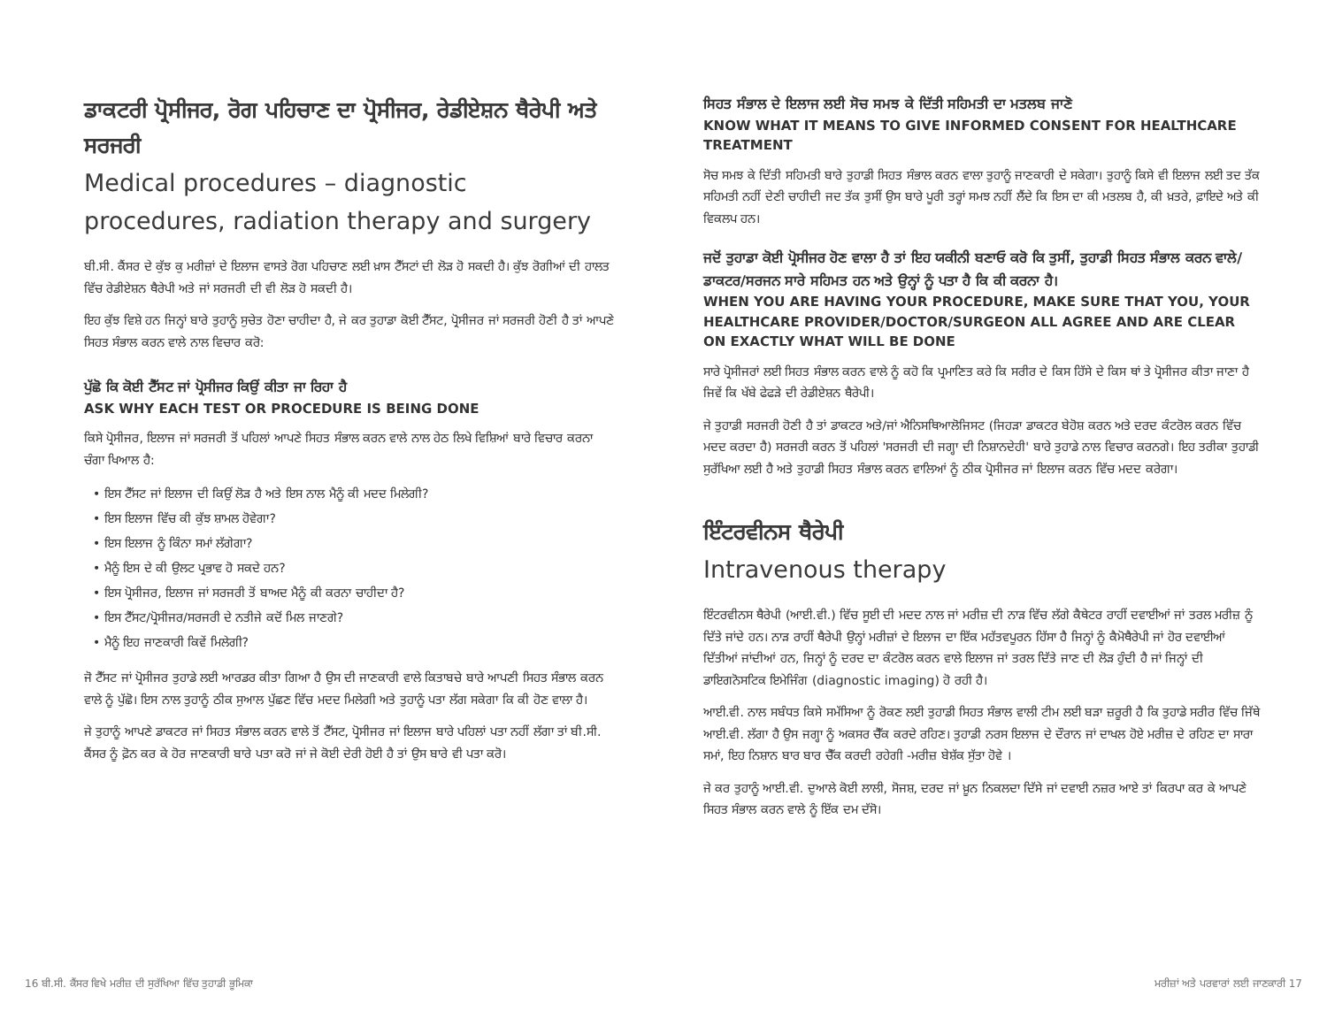ਡਾਕਟਰੀ ਪ੍ਰੋਸੀਜਰ, ਰੋਗ ਪਹਿਚਾਣ ਦਾ ਪ੍ਰੋਸੀਜਰ, ਰੇਡੀਏਸ਼ਨ ਥੈਰੇਪੀ ਅਤੇ ਸਰਜਰੀ
Medical procedures – diagnostic procedures, radiation therapy and surgery
ਬੀ.ਸੀ. ਕੈਂਸਰ ਦੇ ਕੁੱਝ ਕੁ ਮਰੀਜ਼ਾਂ ਦੇ ਇਲਾਜ ਵਾਸਤੇ ਰੋਗ ਪਹਿਚਾਣ ਲਈ ਖ਼ਾਸ ਟੈੱਸਟਾਂ ਦੀ ਲੋੜ ਹੋ ਸਕਦੀ ਹੈ। ਕੁੱਝ ਰੋਗੀਆਂ ਦੀ ਹਾਲਤ ਵਿੱਚ ਰੇਡੀਏਸ਼ਨ ਥੈਰੇਪੀ ਅਤੇ ਜਾਂ ਸਰਜਰੀ ਦੀ ਵੀ ਲੋੜ ਹੋ ਸਕਦੀ ਹੈ।
ਇਹ ਕੁੱਝ ਵਿਸ਼ੇ ਹਨ ਜਿਨ੍ਹਾਂ ਬਾਰੇ ਤੁਹਾਨੂੰ ਸੁਚੇਤ ਹੋਣਾ ਚਾਹੀਦਾ ਹੈ, ਜੇ ਕਰ ਤੁਹਾਡਾ ਕੋਈ ਟੈੱਸਟ, ਪ੍ਰੋਸੀਜਰ ਜਾਂ ਸਰਜਰੀ ਹੋਣੀ ਹੈ ਤਾਂ ਆਪਣੇ ਸਿਹਤ ਸੰਭਾਲ ਕਰਨ ਵਾਲੇ ਨਾਲ ਵਿਚਾਰ ਕਰੋ:
ਪੁੱਛੋ ਕਿ ਕੋਈ ਟੈੱਸਟ ਜਾਂ ਪ੍ਰੋਸੀਜਰ ਕਿਉਂ ਕੀਤਾ ਜਾ ਰਿਹਾ ਹੈ
ASK WHY EACH TEST OR PROCEDURE IS BEING DONE
ਕਿਸੇ ਪ੍ਰੋਸੀਜਰ, ਇਲਾਜ ਜਾਂ ਸਰਜਰੀ ਤੋਂ ਪਹਿਲਾਂ ਆਪਣੇ ਸਿਹਤ ਸੰਭਾਲ ਕਰਨ ਵਾਲੇ ਨਾਲ ਹੇਠ ਲਿਖੇ ਵਿਸ਼ਿਆਂ ਬਾਰੇ ਵਿਚਾਰ ਕਰਨਾ ਚੰਗਾ ਖਿਆਲ ਹੈ:
• ਇਸ ਟੈੱਸਟ ਜਾਂ ਇਲਾਜ ਦੀ ਕਿਉਂ ਲੋੜ ਹੈ ਅਤੇ ਇਸ ਨਾਲ ਮੈਨੂੰ ਕੀ ਮਦਦ ਮਿਲੇਗੀ?
• ਇਸ ਇਲਾਜ ਵਿੱਚ ਕੀ ਕੁੱਝ ਸ਼ਾਮਲ ਹੋਵੇਗਾ?
• ਇਸ ਇਲਾਜ ਨੂੰ ਕਿੰਨਾ ਸਮਾਂ ਲੱਗੇਗਾ?
• ਮੈਨੂੰ ਇਸ ਦੇ ਕੀ ਉਲਟ ਪ੍ਰਭਾਵ ਹੋ ਸਕਦੇ ਹਨ?
• ਇਸ ਪ੍ਰੋਸੀਜਰ, ਇਲਾਜ ਜਾਂ ਸਰਜਰੀ ਤੋਂ ਬਾਅਦ ਮੈਨੂੰ ਕੀ ਕਰਨਾ ਚਾਹੀਦਾ ਹੈ?
• ਇਸ ਟੈੱਸਟ/ਪ੍ਰੋਸੀਜਰ/ਸਰਜਰੀ ਦੇ ਨਤੀਜੇ ਕਦੋਂ ਮਿਲ ਜਾਣਗੇ?
• ਮੈਨੂੰ ਇਹ ਜਾਣਕਾਰੀ ਕਿਵੇਂ ਮਿਲੇਗੀ?
ਜੋ ਟੈੱਸਟ ਜਾਂ ਪ੍ਰੋਸੀਜਰ ਤੁਹਾਡੇ ਲਈ ਆਰਡਰ ਕੀਤਾ ਗਿਆ ਹੈ ਉਸ ਦੀ ਜਾਣਕਾਰੀ ਵਾਲੇ ਕਿਤਾਬਚੇ ਬਾਰੇ ਆਪਣੀ ਸਿਹਤ ਸੰਭਾਲ ਕਰਨ ਵਾਲੇ ਨੂੰ ਪੁੱਛੋ। ਇਸ ਨਾਲ ਤੁਹਾਨੂੰ ਠੀਕ ਸੁਆਲ ਪੁੱਛਣ ਵਿੱਚ ਮਦਦ ਮਿਲੇਗੀ ਅਤੇ ਤੁਹਾਨੂੰ ਪਤਾ ਲੱਗ ਸਕੇਗਾ ਕਿ ਕੀ ਹੋਣ ਵਾਲਾ ਹੈ।
ਜੇ ਤੁਹਾਨੂੰ ਆਪਣੇ ਡਾਕਟਰ ਜਾਂ ਸਿਹਤ ਸੰਭਾਲ ਕਰਨ ਵਾਲੇ ਤੋਂ ਟੈੱਸਟ, ਪ੍ਰੋਸੀਜਰ ਜਾਂ ਇਲਾਜ ਬਾਰੇ ਪਹਿਲਾਂ ਪਤਾ ਨਹੀਂ ਲੱਗਾ ਤਾਂ ਬੀ.ਸੀ. ਕੈਂਸਰ ਨੂੰ ਫ਼ੋਨ ਕਰ ਕੇ ਹੋਰ ਜਾਣਕਾਰੀ ਬਾਰੇ ਪਤਾ ਕਰੋ ਜਾਂ ਜੇ ਕੋਈ ਦੇਰੀ ਹੋਈ ਹੈ ਤਾਂ ਉਸ ਬਾਰੇ ਵੀ ਪਤਾ ਕਰੋ।
ਸਿਹਤ ਸੰਭਾਲ ਦੇ ਇਲਾਜ ਲਈ ਸੋਚ ਸਮਝ ਕੇ ਦਿੱਤੀ ਸਹਿਮਤੀ ਦਾ ਮਤਲਬ ਜਾਣੋ
KNOW WHAT IT MEANS TO GIVE INFORMED CONSENT FOR HEALTHCARE TREATMENT
ਸੋਚ ਸਮਝ ਕੇ ਦਿੱਤੀ ਸਹਿਮਤੀ ਬਾਰੇ ਤੁਹਾਡੀ ਸਿਹਤ ਸੰਭਾਲ ਕਰਨ ਵਾਲਾ ਤੁਹਾਨੂੰ ਜਾਣਕਾਰੀ ਦੇ ਸਕੇਗਾ। ਤੁਹਾਨੂੰ ਕਿਸੇ ਵੀ ਇਲਾਜ ਲਈ ਤਦ ਤੱਕ ਸਹਿਮਤੀ ਨਹੀਂ ਦੇਣੀ ਚਾਹੀਦੀ ਜਦ ਤੱਕ ਤੁਸੀਂ ਉਸ ਬਾਰੇ ਪੂਰੀ ਤਰ੍ਹਾਂ ਸਮਝ ਨਹੀਂ ਲੈਂਦੇ ਕਿ ਇਸ ਦਾ ਕੀ ਮਤਲਬ ਹੈ, ਕੀ ਖ਼ਤਰੇ, ਫ਼ਾਇਦੇ ਅਤੇ ਕੀ ਵਿਕਲਪ ਹਨ।
ਜਦੋਂ ਤੁਹਾਡਾ ਕੋਈ ਪ੍ਰੋਸੀਜਰ ਹੋਣ ਵਾਲਾ ਹੈ ਤਾਂ ਇਹ ਯਕੀਨੀ ਬਣਾਓ ਕਰੋ ਕਿ ਤੁਸੀਂ, ਤੁਹਾਡੀ ਸਿਹਤ ਸੰਭਾਲ ਕਰਨ ਵਾਲੇ/ਡਾਕਟਰ/ਸਰਜਨ ਸਾਰੇ ਸਹਿਮਤ ਹਨ ਅਤੇ ਉਨ੍ਹਾਂ ਨੂੰ ਪਤਾ ਹੈ ਕਿ ਕੀ ਕਰਨਾ ਹੈ।
WHEN YOU ARE HAVING YOUR PROCEDURE, MAKE SURE THAT YOU, YOUR HEALTHCARE PROVIDER/DOCTOR/SURGEON ALL AGREE AND ARE CLEAR ON EXACTLY WHAT WILL BE DONE
ਸਾਰੇ ਪ੍ਰੋਸੀਜਰਾਂ ਲਈ ਸਿਹਤ ਸੰਭਾਲ ਕਰਨ ਵਾਲੇ ਨੂੰ ਕਹੋ ਕਿ ਪ੍ਰਮਾਣਿਤ ਕਰੇ ਕਿ ਸਰੀਰ ਦੇ ਕਿਸ ਹਿੱਸੇ ਦੇ ਕਿਸ ਥਾਂ ਤੇ ਪ੍ਰੋਸੀਜਰ ਕੀਤਾ ਜਾਣਾ ਹੈ ਜਿਵੇਂ ਕਿ ਖੱਬੇ ਫੇਫੜੇ ਦੀ ਰੇਡੀਏਸ਼ਨ ਥੈਰੇਪੀ।
ਜੇ ਤੁਹਾਡੀ ਸਰਜਰੀ ਹੋਣੀ ਹੈ ਤਾਂ ਡਾਕਟਰ ਅਤੇ/ਜਾਂ ਐਨਿਸਥਿਆਲੋਜਿਸਟ (ਜਿਹੜਾ ਡਾਕਟਰ ਬੇਹੋਸ਼ ਕਰਨ ਅਤੇ ਦਰਦ ਕੰਟਰੋਲ ਕਰਨ ਵਿੱਚ ਮਦਦ ਕਰਦਾ ਹੈ) ਸਰਜਰੀ ਕਰਨ ਤੋਂ ਪਹਿਲਾਂ 'ਸਰਜਰੀ ਦੀ ਜਗ੍ਹਾ ਦੀ ਨਿਸ਼ਾਨਦੇਹੀ' ਬਾਰੇ ਤੁਹਾਡੇ ਨਾਲ ਵਿਚਾਰ ਕਰਨਗੇ। ਇਹ ਤਰੀਕਾ ਤੁਹਾਡੀ ਸੁਰੱਖਿਆ ਲਈ ਹੈ ਅਤੇ ਤੁਹਾਡੀ ਸਿਹਤ ਸੰਭਾਲ ਕਰਨ ਵਾਲਿਆਂ ਨੂੰ ਠੀਕ ਪ੍ਰੋਸੀਜਰ ਜਾਂ ਇਲਾਜ ਕਰਨ ਵਿੱਚ ਮਦਦ ਕਰੇਗਾ।
ਇੰਟਰਵੀਨਸ ਥੈਰੇਪੀ
Intravenous therapy
ਇੰਟਰਵੀਨਸ ਥੈਰੇਪੀ (ਆਈ.ਵੀ.) ਵਿੱਚ ਸੂਈ ਦੀ ਮਦਦ ਨਾਲ ਜਾਂ ਮਰੀਜ਼ ਦੀ ਨਾੜ ਵਿੱਚ ਲੱਗੇ ਕੈਥੇਟਰ ਰਾਹੀਂ ਦਵਾਈਆਂ ਜਾਂ ਤਰਲ ਮਰੀਜ਼ ਨੂੰ ਦਿੱਤੇ ਜਾਂਦੇ ਹਨ। ਨਾੜ ਰਾਹੀਂ ਥੈਰੇਪੀ ਉਨ੍ਹਾਂ ਮਰੀਜ਼ਾਂ ਦੇ ਇਲਾਜ ਦਾ ਇੱਕ ਮਹੱਤਵਪੂਰਨ ਹਿੱਸਾ ਹੈ ਜਿਨ੍ਹਾਂ ਨੂੰ ਕੈਮੋਥੈਰੇਪੀ ਜਾਂ ਹੋਰ ਦਵਾਈਆਂ ਦਿੱਤੀਆਂ ਜਾਂਦੀਆਂ ਹਨ, ਜਿਨ੍ਹਾਂ ਨੂੰ ਦਰਦ ਦਾ ਕੰਟਰੋਲ ਕਰਨ ਵਾਲੇ ਇਲਾਜ ਜਾਂ ਤਰਲ ਦਿੱਤੇ ਜਾਣ ਦੀ ਲੋੜ ਹੁੰਦੀ ਹੈ ਜਾਂ ਜਿਨ੍ਹਾਂ ਦੀ ਡਾਇਗਨੋਸਟਿਕ ਇਮੇਜਿੰਗ (diagnostic imaging) ਹੋ ਰਹੀ ਹੈ।
ਆਈ.ਵੀ. ਨਾਲ ਸਬੰਧਤ ਕਿਸੇ ਸਮੱਸਿਆ ਨੂੰ ਰੋਕਣ ਲਈ ਤੁਹਾਡੀ ਸਿਹਤ ਸੰਭਾਲ ਵਾਲੀ ਟੀਮ ਲਈ ਬੜਾ ਜ਼ਰੂਰੀ ਹੈ ਕਿ ਤੁਹਾਡੇ ਸਰੀਰ ਵਿੱਚ ਜਿੱਥੇ ਆਈ.ਵੀ. ਲੱਗਾ ਹੈ ਉਸ ਜਗ੍ਹਾ ਨੂੰ ਅਕਸਰ ਚੈੱਕ ਕਰਦੇ ਰਹਿਣ। ਤੁਹਾਡੀ ਨਰਸ ਇਲਾਜ ਦੇ ਦੌਰਾਨ ਜਾਂ ਦਾਖਲ ਹੋਏ ਮਰੀਜ਼ ਦੇ ਰਹਿਣ ਦਾ ਸਾਰਾ ਸਮਾਂ, ਇਹ ਨਿਸ਼ਾਨ ਬਾਰ ਬਾਰ ਚੈੱਕ ਕਰਦੀ ਰਹੇਗੀ -ਮਰੀਜ਼ ਬੇਸ਼ੱਕ ਸੁੱਤਾ ਹੋਵੇ ।
ਜੇ ਕਰ ਤੁਹਾਨੂੰ ਆਈ.ਵੀ. ਦੁਆਲੇ ਕੋਈ ਲਾਲੀ, ਸੋਜਸ਼, ਦਰਦ ਜਾਂ ਖ਼ੂਨ ਨਿਕਲਦਾ ਦਿੱਸੇ ਜਾਂ ਦਵਾਈ ਨਜ਼ਰ ਆਏ ਤਾਂ ਕਿਰਪਾ ਕਰ ਕੇ ਆਪਣੇ ਸਿਹਤ ਸੰਭਾਲ ਕਰਨ ਵਾਲੇ ਨੂੰ ਇੱਕ ਦਮ ਦੱਸੋ।
16 ਬੀ.ਸੀ. ਕੈਂਸਰ ਵਿਖੇ ਮਰੀਜ਼ ਦੀ ਸੁਰੱਖਿਆ ਵਿੱਚ ਤੁਹਾਡੀ ਭੂਮਿਕਾ ਮਰੀਜ਼ਾਂ ਅਤੇ ਪਰਵਾਰਾਂ ਲਈ ਜਾਣਕਾਰੀ 17